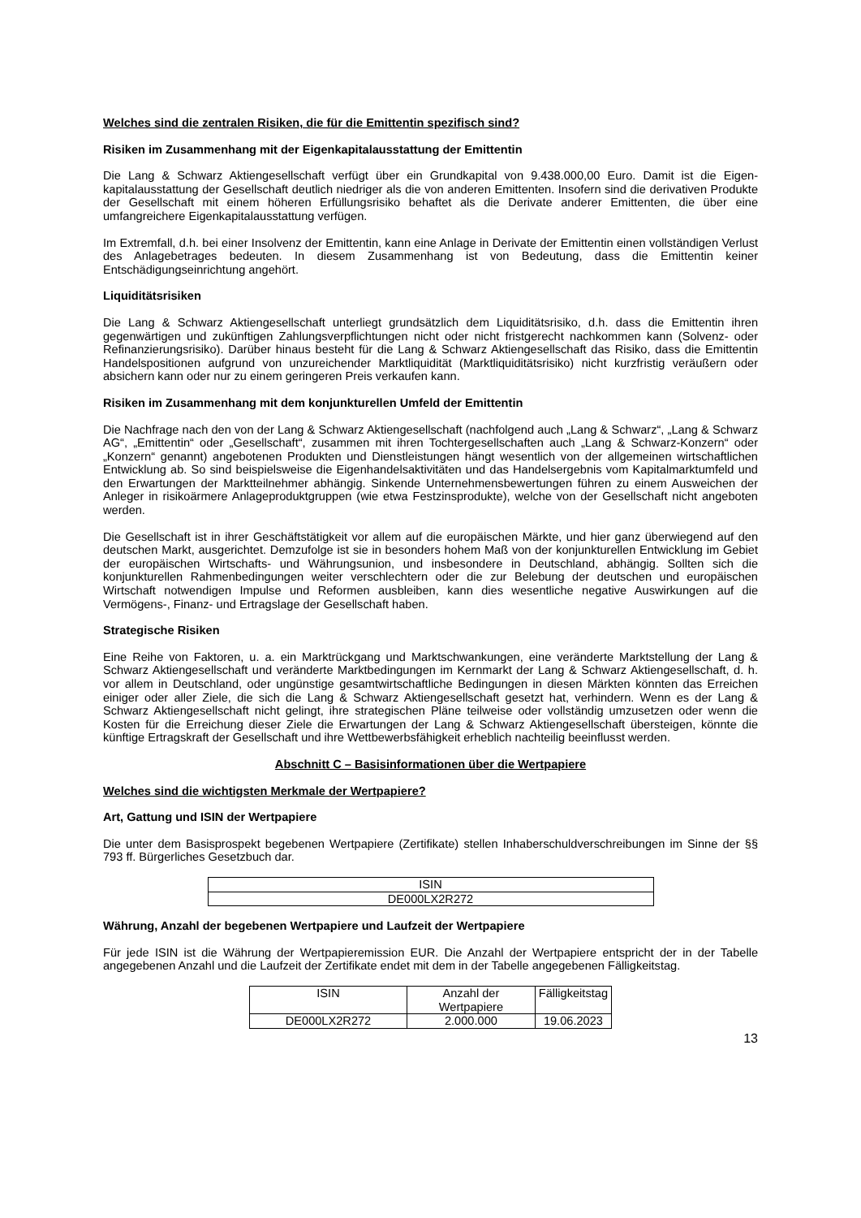Welches sind die zentralen Risiken, die für die Emittentin spezifisch sind?
Risiken im Zusammenhang mit der Eigenkapitalausstattung der Emittentin
Die Lang & Schwarz Aktiengesellschaft verfügt über ein Grundkapital von 9.438.000,00 Euro. Damit ist die Eigen-kapitalausstattung der Gesellschaft deutlich niedriger als die von anderen Emittenten. Insofern sind die derivativen Produkte der Gesellschaft mit einem höheren Erfüllungsrisiko behaftet als die Derivate anderer Emittenten, die über eine umfangreichere Eigenkapitalausstattung verfügen.
Im Extremfall, d.h. bei einer Insolvenz der Emittentin, kann eine Anlage in Derivate der Emittentin einen vollständigen Verlust des Anlagebetrages bedeuten. In diesem Zusammenhang ist von Bedeutung, dass die Emittentin keiner Entschädigungseinrichtung angehört.
Liquiditätsrisiken
Die Lang & Schwarz Aktiengesellschaft unterliegt grundsätzlich dem Liquiditätsrisiko, d.h. dass die Emittentin ihren gegenwärtigen und zukünftigen Zahlungsverpflichtungen nicht oder nicht fristgerecht nachkommen kann (Solvenz- oder Refinanzierungsrisiko). Darüber hinaus besteht für die Lang & Schwarz Aktiengesellschaft das Risiko, dass die Emittentin Handelspositionen aufgrund von unzureichender Marktliquidität (Marktliquiditätsrisiko) nicht kurzfristig veräußern oder absichern kann oder nur zu einem geringeren Preis verkaufen kann.
Risiken im Zusammenhang mit dem konjunkturellen Umfeld der Emittentin
Die Nachfrage nach den von der Lang & Schwarz Aktiengesellschaft (nachfolgend auch „Lang & Schwarz“, „Lang & Schwarz AG“, „Emittentin“ oder „Gesellschaft“, zusammen mit ihren Tochtergesellschaften auch „Lang & Schwarz-Konzern“ oder „Konzern“ genannt) angebotenen Produkten und Dienstleistungen hängt wesentlich von der allgemeinen wirtschaftlichen Entwicklung ab. So sind beispielsweise die Eigenhandelsaktivitäten und das Handelsergebnis vom Kapitalmarktumfeld und den Erwartungen der Marktteilnehmer abhängig. Sinkende Unternehmensbewertungen führen zu einem Ausweichen der Anleger in risikoärmere Anlageproduktgruppen (wie etwa Festzinsprodukte), welche von der Gesellschaft nicht angeboten werden.
Die Gesellschaft ist in ihrer Geschäftstätigkeit vor allem auf die europäischen Märkte, und hier ganz überwiegend auf den deutschen Markt, ausgerichtet. Demzufolge ist sie in besonders hohem Maß von der konjunkturellen Entwicklung im Gebiet der europäischen Wirtschafts- und Währungsunion, und insbesondere in Deutschland, abhängig. Sollten sich die konjunkturellen Rahmenbedingungen weiter verschlechtern oder die zur Belebung der deutschen und europäischen Wirtschaft notwendigen Impulse und Reformen ausbleiben, kann dies wesentliche negative Auswirkungen auf die Vermögens-, Finanz- und Ertragslage der Gesellschaft haben.
Strategische Risiken
Eine Reihe von Faktoren, u. a. ein Marktrückgang und Marktschwankungen, eine veränderte Marktstellung der Lang & Schwarz Aktiengesellschaft und veränderte Marktbedingungen im Kernmarkt der Lang & Schwarz Aktiengesellschaft, d. h. vor allem in Deutschland, oder ungünstige gesamtwirtschaftliche Bedingungen in diesen Märkten könnten das Erreichen einiger oder aller Ziele, die sich die Lang & Schwarz Aktiengesellschaft gesetzt hat, verhindern. Wenn es der Lang & Schwarz Aktiengesellschaft nicht gelingt, ihre strategischen Pläne teilweise oder vollständig umzusetzen oder wenn die Kosten für die Erreichung dieser Ziele die Erwartungen der Lang & Schwarz Aktiengesellschaft übersteigen, könnte die künftige Ertragskraft der Gesellschaft und ihre Wettbewerbsfähigkeit erheblich nachteilig beeinflusst werden.
Abschnitt C – Basisinformationen über die Wertpapiere
Welches sind die wichtigsten Merkmale der Wertpapiere?
Art, Gattung und ISIN der Wertpapiere
Die unter dem Basisprospekt begebenen Wertpapiere (Zertifikate) stellen Inhaberschuldverschreibungen im Sinne der §§ 793 ff. Bürgerliches Gesetzbuch dar.
| ISIN |
| --- |
| DE000LX2R272 |
Währung, Anzahl der begebenen Wertpapiere und Laufzeit der Wertpapiere
Für jede ISIN ist die Währung der Wertpapieremission EUR. Die Anzahl der Wertpapiere entspricht der in der Tabelle angegebenen Anzahl und die Laufzeit der Zertifikate endet mit dem in der Tabelle angegebenen Fälligkeitstag.
| ISIN | Anzahl der Wertpapiere | Fälligkeitstag |
| --- | --- | --- |
| DE000LX2R272 | 2.000.000 | 19.06.2023 |
13